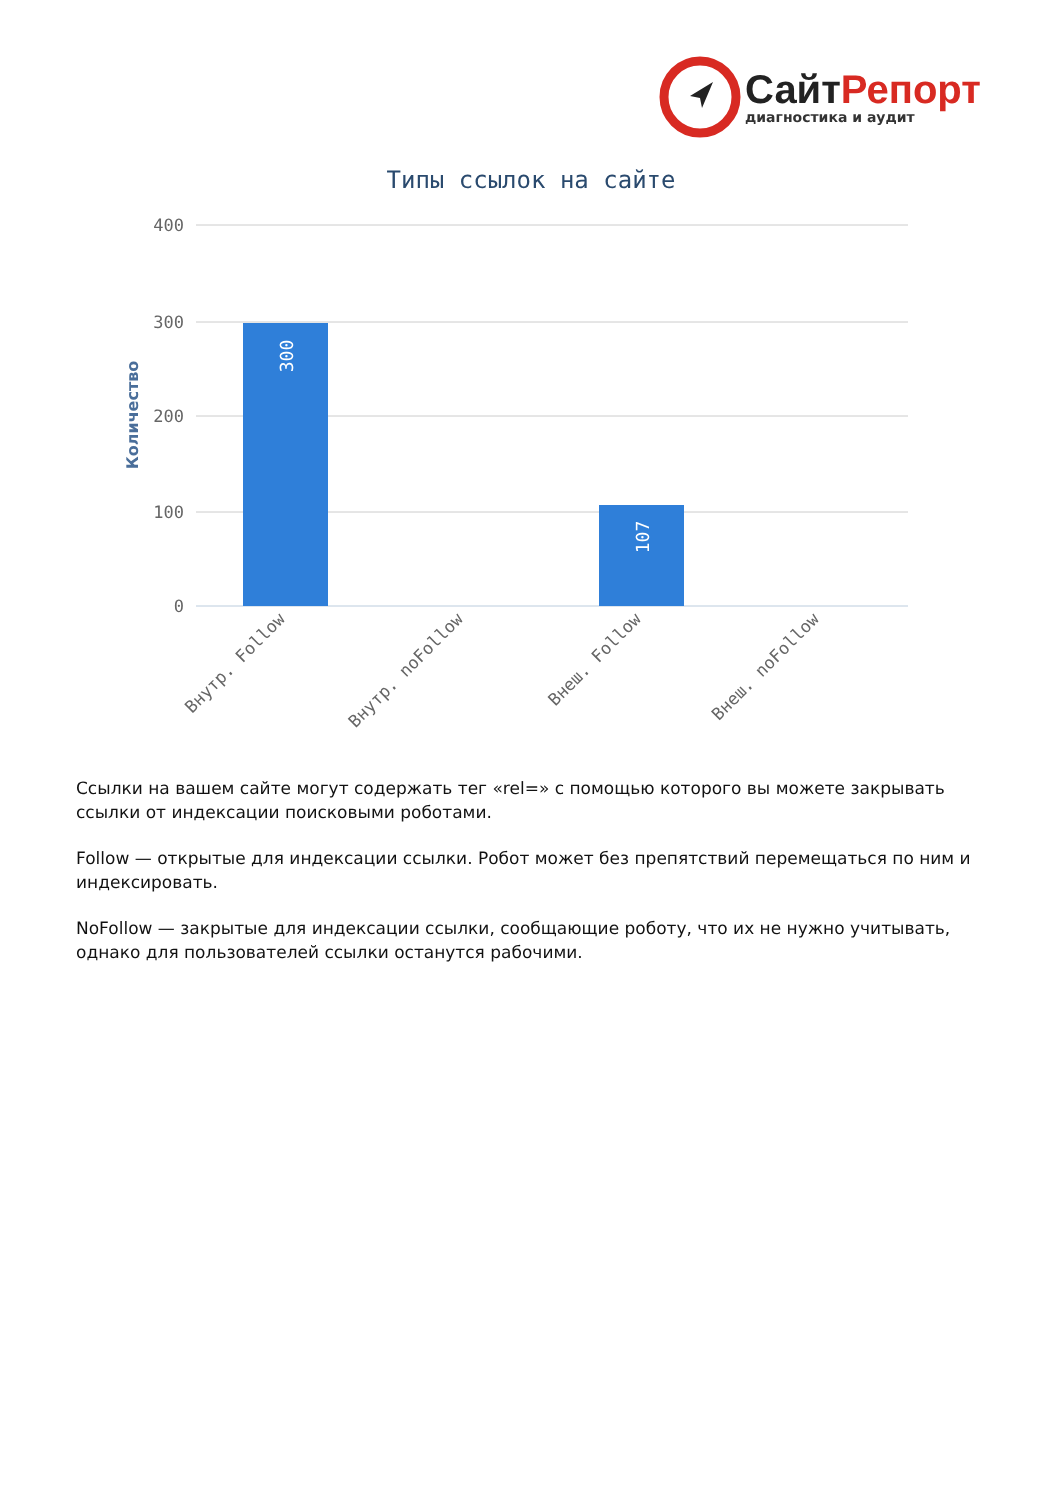СайтРепорт
диагностика и аудит
Типы ссылок на сайте
400
300
200
100
0
Количество
300
107
Внутр. Follow
Внутр. noFollow
Внеш. Follow
Внеш. noFollow
Ссылки на вашем сайте могут содержать тег «rel=» с помощью которого вы можете закрывать ссылки от индексации поисковыми роботами.
Follow — открытые для индексации ссылки. Робот может без препятствий перемещаться по ним и индексировать.
NoFollow — закрытые для индексации ссылки, сообщающие роботу, что их не нужно учитывать, однако для пользователей ссылки останутся рабочими.